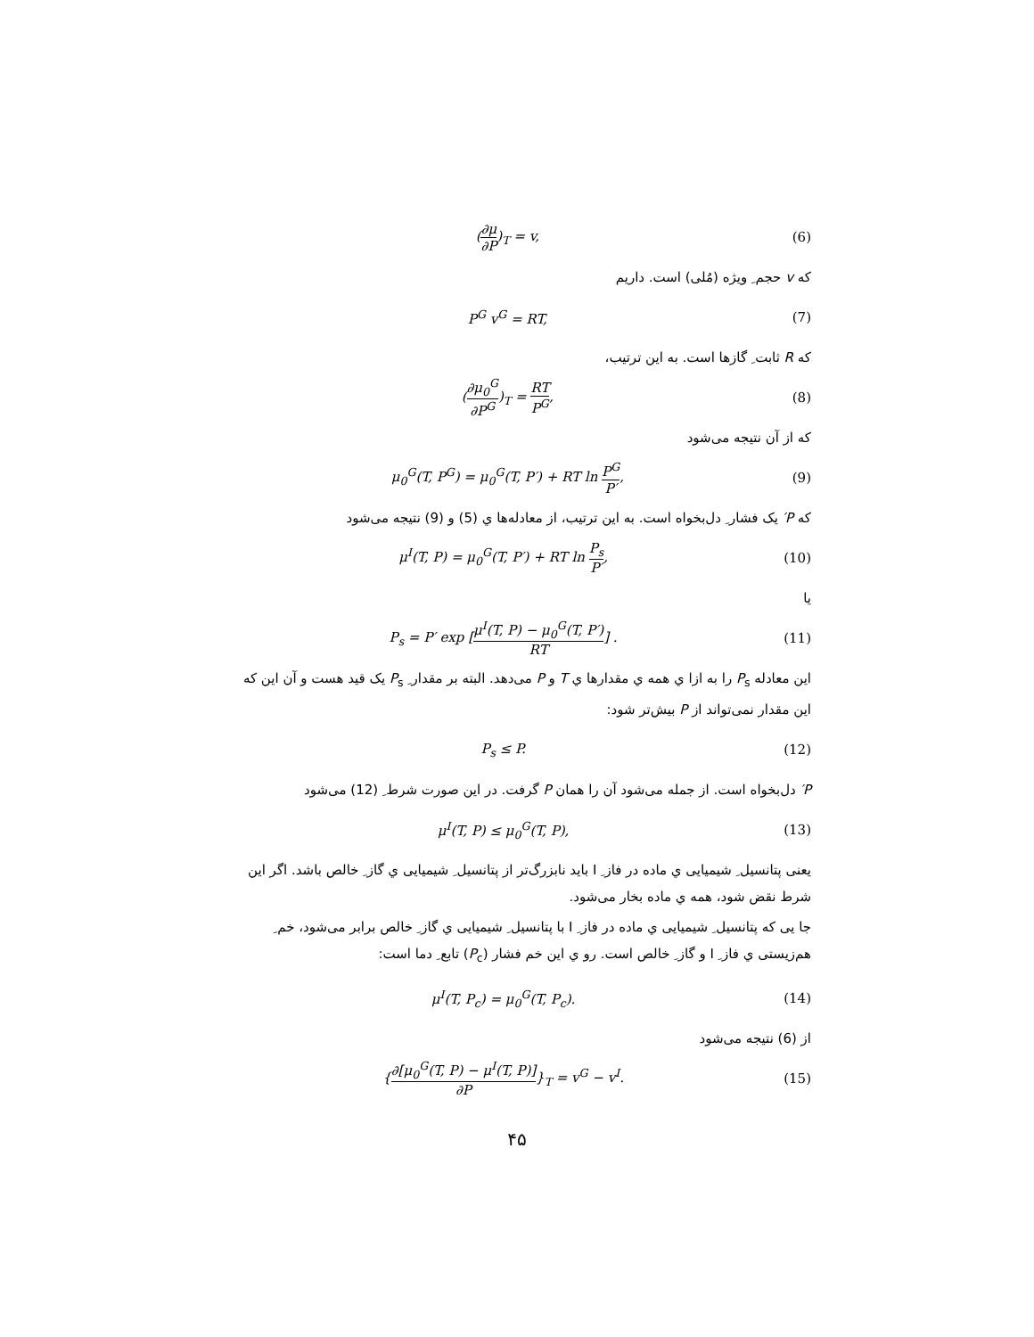(∂μ ∂P)<sub>T</sub> = v, (6)
که v حجم ِ ویژه (مُلی) است. داریم
P<sup>G</sup> v<sup>G</sup> = RT, (7)
که R ثابت ِ گازها است. به این ترتیب،
(∂μ<sub>0</sub><sup>G</sup> ∂P<sup>G</sup>)<sub>T</sub> = RT P<sup>G</sup>, (8)
که از آن نتیجه می‌شود
μ<sub>0</sub><sup>G</sup>(T, P<sup>G</sup>) = μ<sub>0</sub><sup>G</sup>(T, P′) + RT ln P<sup>G</sup> P′, (9)
که P′ یک فشار ِ دل‌بخواه است. به این ترتیب، از معادله‌ها ي (5) و (9) نتیجه می‌شود
μ<sup>I</sup>(T, P) = μ<sub>0</sub><sup>G</sup>(T, P′) + RT ln P<sub>s</sub> P′, (10)
یا
P<sub>s</sub> = P′ exp [μ<sup>I</sup>(T, P) − μ<sub>0</sub><sup>G</sup>(T, P′) RT] . (11)
این معادله P<sub>s</sub> را به ازا ي همه ي مقدارها ي T و P می‌دهد. البته بر مقدار ِ P<sub>s</sub> یک قید هست و آن این که این مقدار نمی‌تواند از P بیش‌تر شود:
P<sub>s</sub> ≤ P. (12)
P′ دل‌بخواه است. از جمله می‌شود آن را همان P گرفت. در این صورت شرط ِ (12) می‌شود
μ<sup>I</sup>(T, P) ≤ μ<sub>0</sub><sup>G</sup>(T, P), (13)
یعنی پتانسیل ِ شیمیایی ي ماده در فاز ِ I باید نابزرگ‌تر از پتانسیل ِ شیمیایی ي گاز ِ خالص باشد. اگر این شرط نقض شود، همه ي ماده بخار می‌شود.
جا یی که پتانسیل ِ شیمیایی ي ماده در فاز ِ I با پتانسیل ِ شیمیایی ي گاز ِ خالص برابر می‌شود، خم ِ هم‌زیستی ي فاز ِ I و گاز ِ خالص است. رو ي این خم فشار (P<sub>c</sub>) تابع ِ دما است:
μ<sup>I</sup>(T, P<sub>c</sub>) = μ<sub>0</sub><sup>G</sup>(T, P<sub>c</sub>). (14)
از (6) نتیجه می‌شود
{∂[μ<sub>0</sub><sup>G</sup>(T, P) − μ<sup>I</sup>(T, P)] ∂P}<sub>T</sub> = v<sup>G</sup> − v<sup>I</sup>. (15)
۴۵